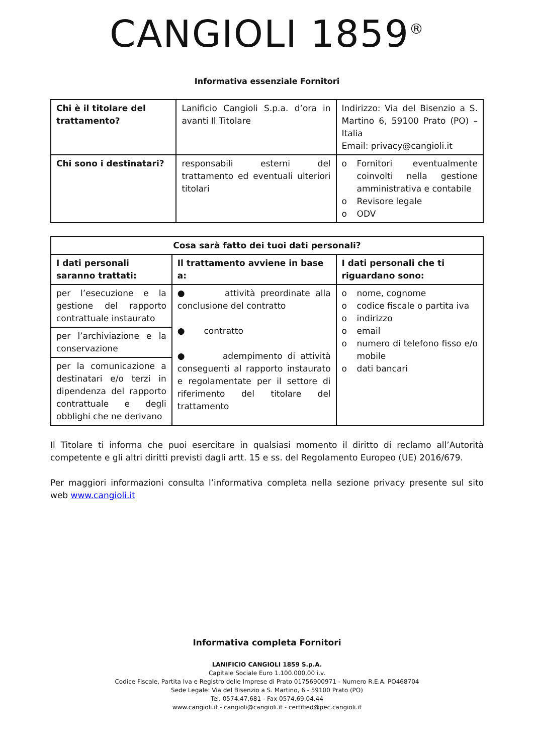CANGIOLI 1859<sup>®</sup>
Informativa essenziale Fornitori
| Chi è il titolare del trattamento? | Lanificio Cangioli S.p.a. d’ora in avanti Il Titolare | Indirizzo: Via del Bisenzio a S. Martino 6, 59100 Prato (PO) – Italia Email: privacy@cangioli.it |
| Chi sono i destinatari? | responsabili esterni del trattamento ed eventuali ulteriori titolari | o Fornitori eventualmente coinvolti nella gestione amministrativa e contabile o Revisore legale o ODV |
| Cosa sarà fatto dei tuoi dati personali? | | |
| --- | --- | --- |
| I dati personali saranno trattati: | Il trattamento avviene in base a: | I dati personali che ti riguardano sono: |
| per l’esecuzione e la gestione del rapporto contrattuale instaurato | ● attività preordinate alla conclusione del contratto ● contratto ● adempimento di attività conseguenti al rapporto instaurato e regolamentate per il settore di riferimento del titolare del trattamento | o nome, cognome o codice fiscale o partita iva o indirizzo o email o numero di telefono fisso e/o mobile o dati bancari |
| per l’archiviazione e la conservazione | | |
| per la comunicazione a destinatari e/o terzi in dipendenza del rapporto contrattuale e degli obblighi che ne derivano | | |
Il Titolare ti informa che puoi esercitare in qualsiasi momento il diritto di reclamo all’Autorità competente e gli altri diritti previsti dagli artt. 15 e ss. del Regolamento Europeo (UE) 2016/679.
Per maggiori informazioni consulta l’informativa completa nella sezione privacy presente sul sito web www.cangioli.it
Informativa completa Fornitori
LANIFICIO CANGIOLI 1859 S.p.A.
Capitale Sociale Euro 1.100.000,00 i.v.
Codice Fiscale, Partita Iva e Registro delle Imprese di Prato 01756900971 - Numero R.E.A. PO468704
Sede Legale: Via del Bisenzio a S. Martino, 6 - 59100 Prato (PO)
Tel. 0574.47.681 - Fax 0574.69.04.44
www.cangioli.it - cangioli@cangioli.it - certified@pec.cangioli.it